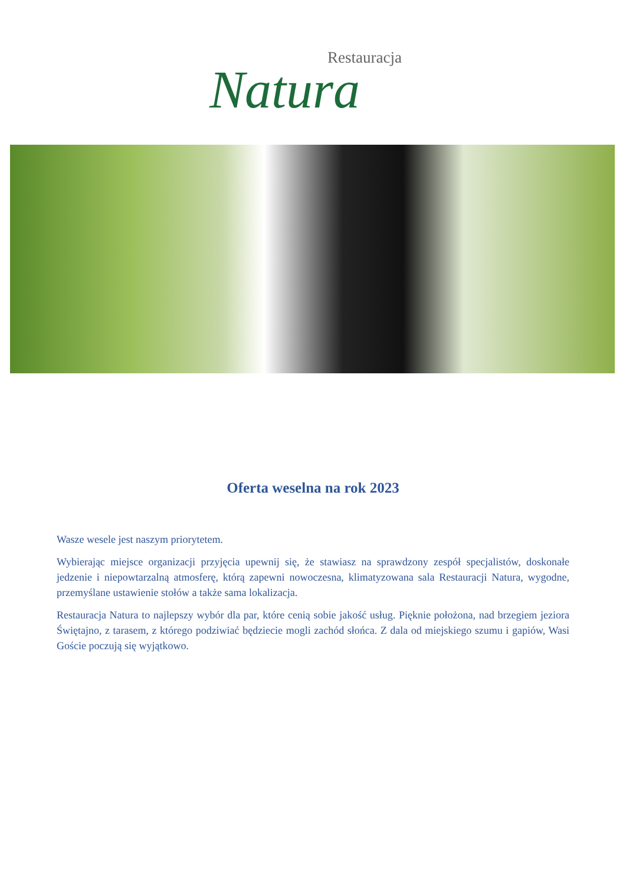Restauracja
Natura
Oferta weselna na rok 2023
Wasze wesele jest naszym priorytetem.
Wybierając miejsce organizacji przyjęcia upewnij się, że stawiasz na sprawdzony zespół specjalistów, doskonałe jedzenie i niepowtarzalną atmosferę, którą zapewni nowoczesna, klimatyzowana sala Restauracji Natura, wygodne, przemyślane ustawienie stołów a także sama lokalizacja.
Restauracja Natura to najlepszy wybór dla par, które cenią sobie jakość usług. Pięknie położona, nad brzegiem jeziora Świętajno, z tarasem, z którego podziwiać będziecie mogli zachód słońca. Z dala od miejskiego szumu i gapiów, Wasi Goście poczują się wyjątkowo.